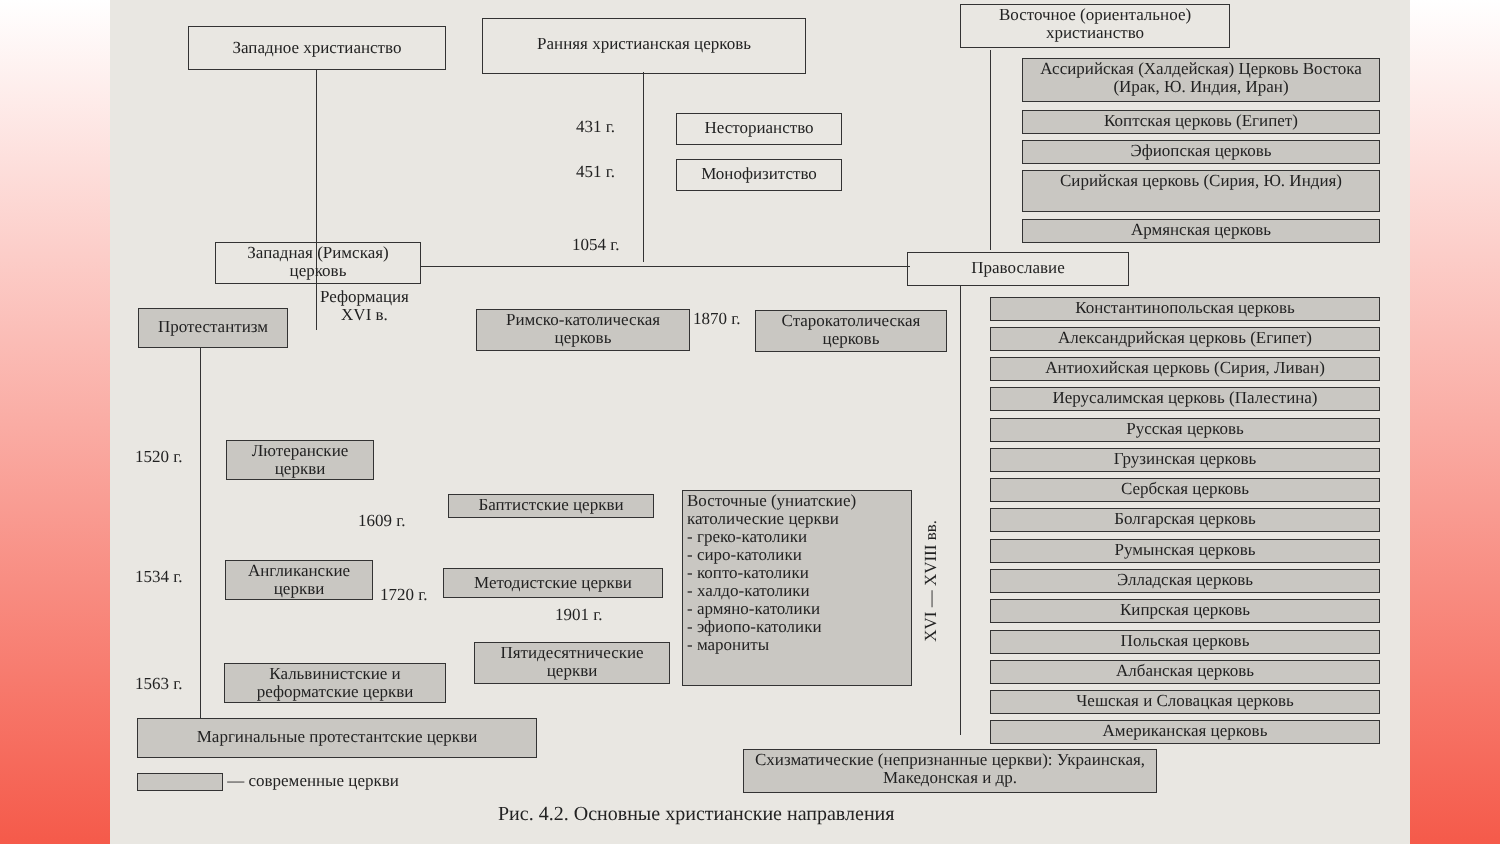Западное христианство Ранняя христианская церковь
Восточное (ориентальное) христианство
Ассирийская (Халдейская) Церковь Востока (Ирак, Ю. Индия, Иран)
431 г. Несторианство Коптская церковь (Египет)
Эфиопская церковь
451 г. Монофизитство
Сирийская церковь (Сирия, Ю. Индия)
Армянская церковь
1054 г.
Западная (Римская) церковь
Православие
Реформация
XVI в.
Протестантизм
Римско-католическая церковь
1870 г.
Старокатолическая церковь
Константинопольская церковь
Александрийская церковь (Египет)
Антиохийская церковь (Сирия, Ливан)
Иерусалимская церковь (Палестина)
Русская церковь
Грузинская церковь
1520 г.
Лютеранские церкви
Сербская церковь
Баптистские церкви
Восточные (униатские) католические церкви
- греко-католики
- сиро-католики
- копто-католики
- халдо-католики
- армяно-католики
- эфиопо-католики
- марониты
XVI — XVIII вв.
Болгарская церковь
1609 г.
Румынская церковь
1534 г.
Англиканские церкви
Методистские церкви
1720 г.
Элладская церковь
Кипрская церковь
1901 г.
Польская церковь
Пятидесятнические церкви
Албанская церковь
1563 г.
Кальвинистские и реформатские церкви
Чешская и Словацкая церковь
Американская церковь
Маргинальные протестантские церкви
Схизматические (непризнанные церкви): Украинская, Македонская и др.
— современные церкви
Рис. 4.2. Основные христианские направления